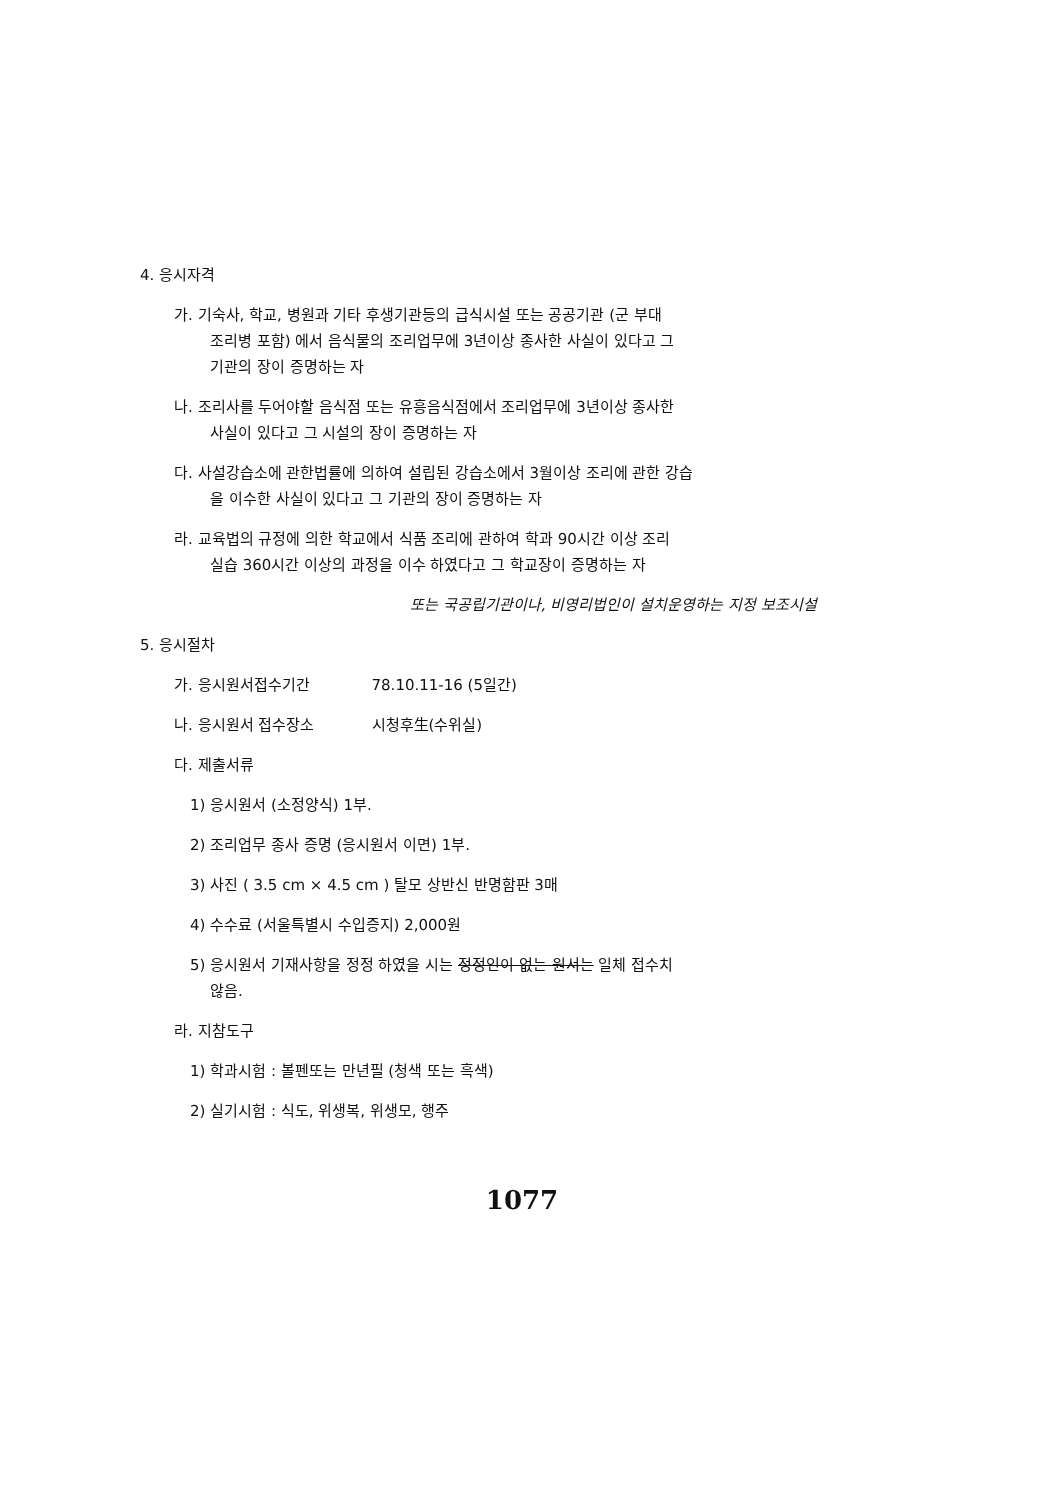4. 응시자격
가. 기숙사, 학교, 병원과 기타 후생기관등의 급식시설 또는 공공기관 (군 부대
조리병 포함) 에서 음식물의 조리업무에 3년이상 종사한 사실이 있다고 그
기관의 장이 증명하는 자
나. 조리사를 두어야할 음식점 또는 유흥음식점에서 조리업무에 3년이상 종사한
사실이 있다고 그 시설의 장이 증명하는 자
다. 사설강습소에 관한법률에 의하여 설립된 강습소에서 3월이상 조리에 관한 강습
을 이수한 사실이 있다고 그 기관의 장이 증명하는 자
라. 교육법의 규정에 의한 학교에서 식품 조리에 관하여 학과 90시간 이상 조리
실습 360시간 이상의 과정을 이수 하였다고 그 학교장이 증명하는 자
또는 국공립기관이나, 비영리법인이 설치운영하는 지정 보조시설
5. 응시절차
가. 응시원서접수기간 78.10.11-16 (5일간)
나. 응시원서 접수장소 시청후生(수위실)
다. 제출서류
1) 응시원서 (소정양식) 1부.
2) 조리업무 종사 증명 (응시원서 이면) 1부.
3) 사진 ( 3.5 cm × 4.5 cm ) 탈모 상반신 반명함판 3매
4) 수수료 (서울특별시 수입증지) 2,000원
5) 응시원서 기재사항을 정정 하였을 시는 정정인이 없는 원서는 일체 접수치
않음.
라. 지참도구
1) 학과시험 : 볼펜또는 만년필 (청색 또는 흑색)
2) 실기시험 : 식도, 위생복, 위생모, 행주
1077